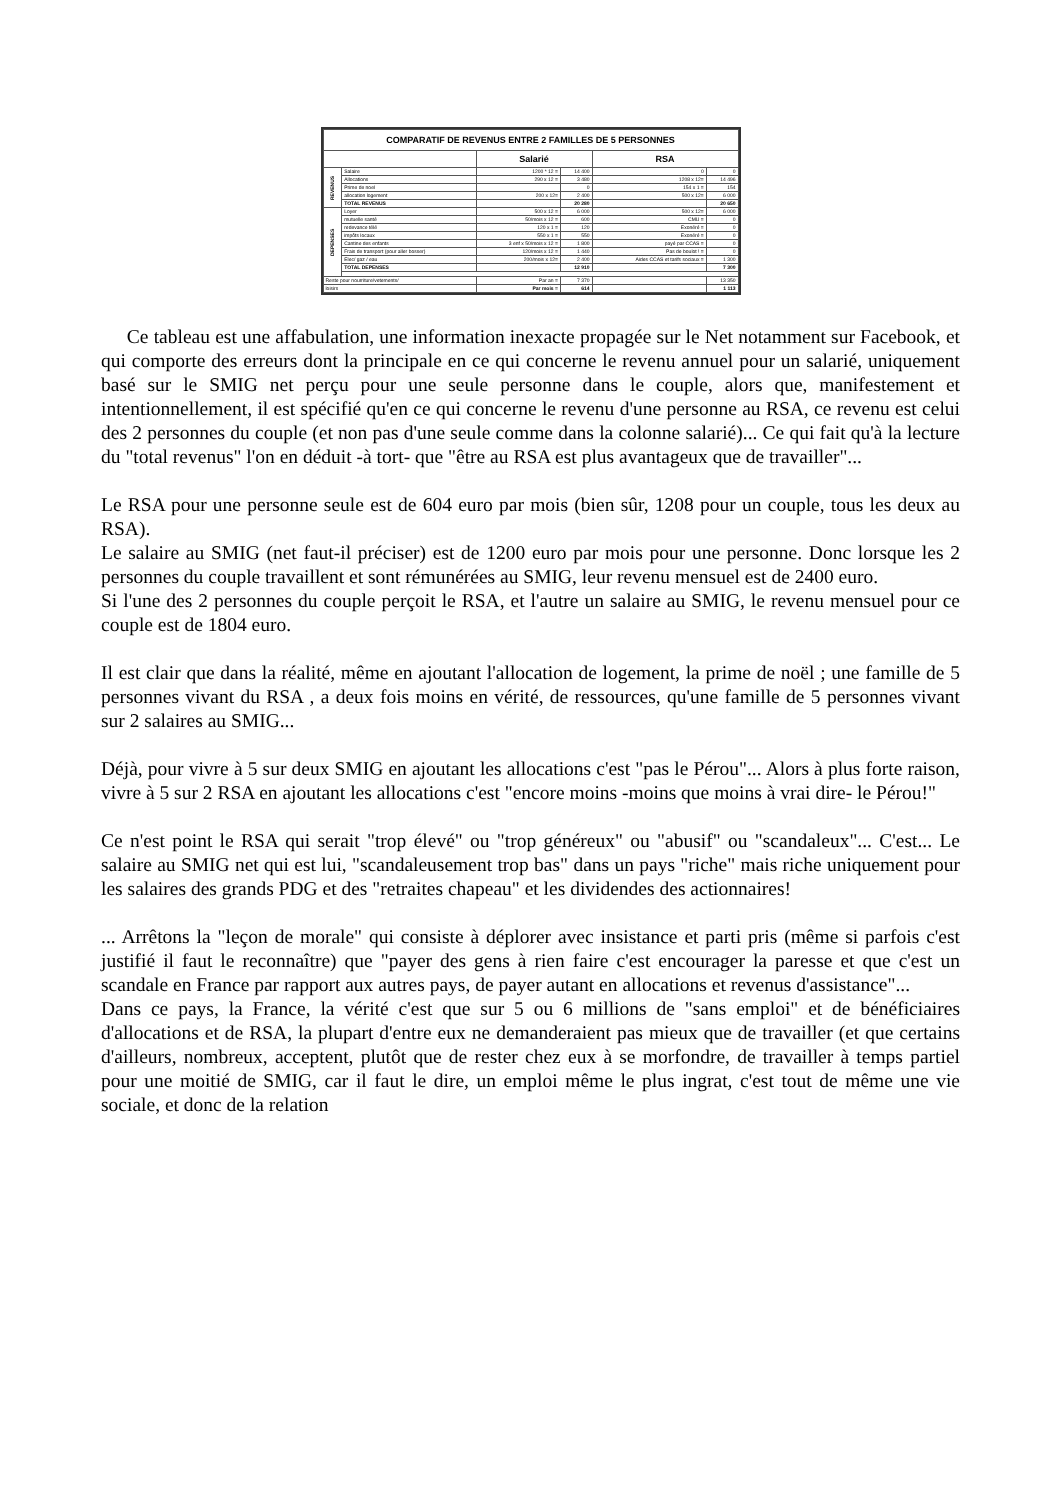| COMPARATIF DE REVENUS ENTRE 2 FAMILLES DE 5 PERSONNES | | | | | |
| | | Salarié | | RSA | |
| REVENUS | Salaire | 1200 * 12 = | 14 400 | 0 | 0 |
| | Allocations | 290 x 12 = | 3 480 | 1208 x 12= | 14 496 |
| | Prime de noel | | 0 | 154 x 1 = | 154 |
| | allocation logement | 200 x 12= | 2 400 | 500 x 12= | 6 000 |
| | TOTAL REVENUS | | 20 280 | | 20 650 |
| DEPENSES | Loyer | 500 x 12 = | 6 000 | 500 x 12= | 6 000 |
| | mutuelle santé | 50/mois x 12 = | 600 | CMU = | 0 |
| | redevance télé | 120 x 1 = | 120 | Exonéré = | 0 |
| | impôts locaux | 550 x 1 = | 550 | Exonéré = | 0 |
| | Cantine des enfants | 3 enf x 50/mois x 12 = | 1 800 | payé par CCAS = | 0 |
| | Frais de transport (pour aller bosser) | 120/mois x 12 = | 1 440 | Pas de boulot ! = | 0 |
| | Elec/ gaz / eau | 200/mois x 12= | 2 400 | Aides CCAS et tarifs sociaux = | 1 300 |
| | TOTAL DEPENSES | | 12 910 | | 7 300 |
| Reste pour nourriture/vetements/ | | Par an = | 7 370 | | 13 350 |
| loisirs | | Par mois = | 614 | | 1 113 |
Ce tableau est une affabulation, une information inexacte propagée sur le Net notamment sur Facebook, et qui comporte des erreurs dont la principale en ce qui concerne le revenu annuel pour un salarié, uniquement basé sur le SMIG net perçu pour une seule personne dans le couple, alors que, manifestement et intentionnellement, il est spécifié qu'en ce qui concerne le revenu d'une personne au RSA, ce revenu est celui des 2 personnes du couple (et non pas d'une seule comme dans la colonne salarié)... Ce qui fait qu'à la lecture du "total revenus" l'on en déduit -à tort- que "être au RSA est plus avantageux que de travailler"...
Le RSA pour une personne seule est de 604 euro par mois (bien sûr, 1208 pour un couple, tous les deux au RSA).
Le salaire au SMIG (net faut-il préciser) est de 1200 euro par mois pour une personne. Donc lorsque les 2 personnes du couple travaillent et sont rémunérées au SMIG, leur revenu mensuel est de 2400 euro.
Si l'une des 2 personnes du couple perçoit le RSA, et l'autre un salaire au SMIG, le revenu mensuel pour ce couple est de 1804 euro.
Il est clair que dans la réalité, même en ajoutant l'allocation de logement, la prime de noël ; une famille de 5 personnes vivant du RSA , a deux fois moins en vérité, de ressources, qu'une famille de 5 personnes vivant sur 2 salaires au SMIG...
Déjà, pour vivre à 5 sur deux SMIG en ajoutant les allocations c'est "pas le Pérou"... Alors à plus forte raison, vivre à 5 sur 2 RSA en ajoutant les allocations c'est "encore moins -moins que moins à vrai dire- le Pérou!"
Ce n'est point le RSA qui serait "trop élevé" ou "trop généreux" ou "abusif" ou "scandaleux"... C'est... Le salaire au SMIG net qui est lui, "scandaleusement trop bas" dans un pays "riche" mais riche uniquement pour les salaires des grands PDG et des "retraites chapeau" et les dividendes des actionnaires!
... Arrêtons la "leçon de morale" qui consiste à déplorer avec insistance et parti pris (même si parfois c'est justifié il faut le reconnaître) que "payer des gens à rien faire c'est encourager la paresse et que c'est un scandale en France par rapport aux autres pays, de payer autant en allocations et revenus d'assistance"...
Dans ce pays, la France, la vérité c'est que sur 5 ou 6 millions de "sans emploi" et de bénéficiaires d'allocations et de RSA, la plupart d'entre eux ne demanderaient pas mieux que de travailler (et que certains d'ailleurs, nombreux, acceptent, plutôt que de rester chez eux à se morfondre, de travailler à temps partiel pour une moitié de SMIG, car il faut le dire, un emploi même le plus ingrat, c'est tout de même une vie sociale, et donc de la relation